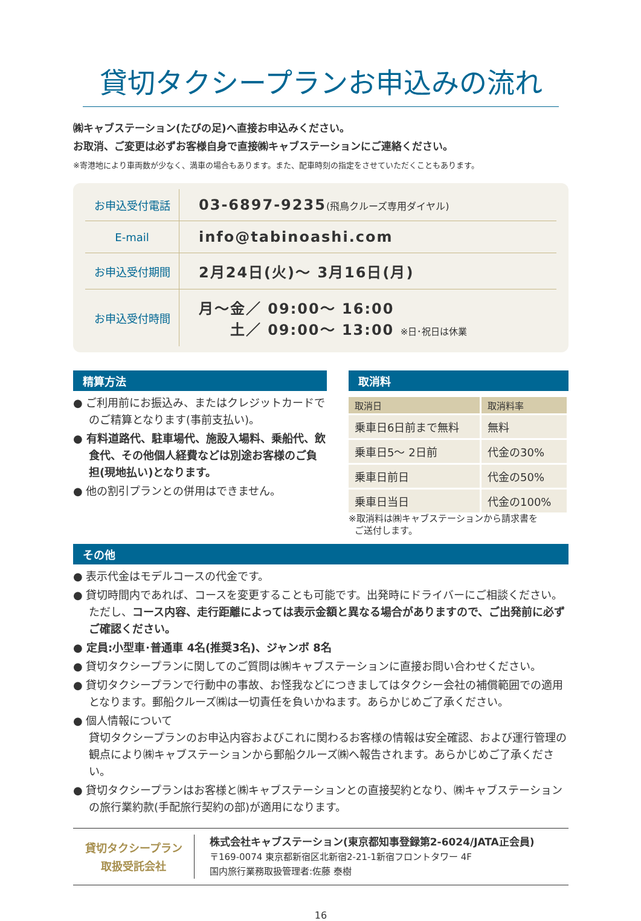貸切タクシープランお申込みの流れ
㈱キャブステーション(たびの足)へ直接お申込みください。
お取消、ご変更は必ずお客様自身で直接㈱キャブステーションにご連絡ください。
※寄港地により車両数が少なく、満車の場合もあります。また、配車時刻の指定をさせていただくこともあります。
| お申込受付電話 | 03-6897-9235 (飛鳥クルーズ専用ダイヤル) |
| E-mail | info@tabinoashi.com |
| お申込受付期間 | 2月24日(火)～ 3月16日(月) |
| お申込受付時間 | 月～金／ 09:00～ 16:00 土／ 09:00～ 13:00 ※日･祝日は休業 |
精算方法
● ご利用前にお振込み、またはクレジットカードでのご精算となります(事前支払い)。
● 有料道路代、駐車場代、施設入場料、乗船代、飲食代、その他個人経費などは別途お客様のご負担(現地払い)となります。
● 他の割引プランとの併用はできません。
取消料
| 取消日 | 取消料率 |
| --- | --- |
| 乗車日6日前まで無料 | 無料 |
| 乗車日5～ 2日前 | 代金の30% |
| 乗車日前日 | 代金の50% |
| 乗車日当日 | 代金の100% |
※取消料は㈱キャブステーションから請求書を
ご送付します。
その他
● 表示代金はモデルコースの代金です。
● 貸切時間内であれば、コースを変更することも可能です。出発時にドライバーにご相談ください。ただし、コース内容、走行距離によっては表示金額と異なる場合がありますので、ご出発前に必ずご確認ください。
● 定員:小型車･普通車 4名(推奨3名)、ジャンボ 8名
● 貸切タクシープランに関してのご質問は㈱キャブステーションに直接お問い合わせください。
● 貸切タクシープランで行動中の事故、お怪我などにつきましてはタクシー会社の補償範囲での適用となります。郵船クルーズ㈱は一切責任を負いかねます。あらかじめご了承ください。
● 個人情報について
貸切タクシープランのお申込内容およびこれに関わるお客様の情報は安全確認、および運行管理の観点により㈱キャブステーションから郵船クルーズ㈱へ報告されます。あらかじめご了承ください。
● 貸切タクシープランはお客様と㈱キャブステーションとの直接契約となり、㈱キャブステーションの旅行業約款(手配旅行契約の部)が適用になります。
貸切タクシープラン
取扱受託会社
株式会社キャブステーション(東京都知事登録第2-6024/JATA正会員)
〒169-0074 東京都新宿区北新宿2-21-1新宿フロントタワー 4F
国内旅行業務取扱管理者:佐藤 泰樹
16